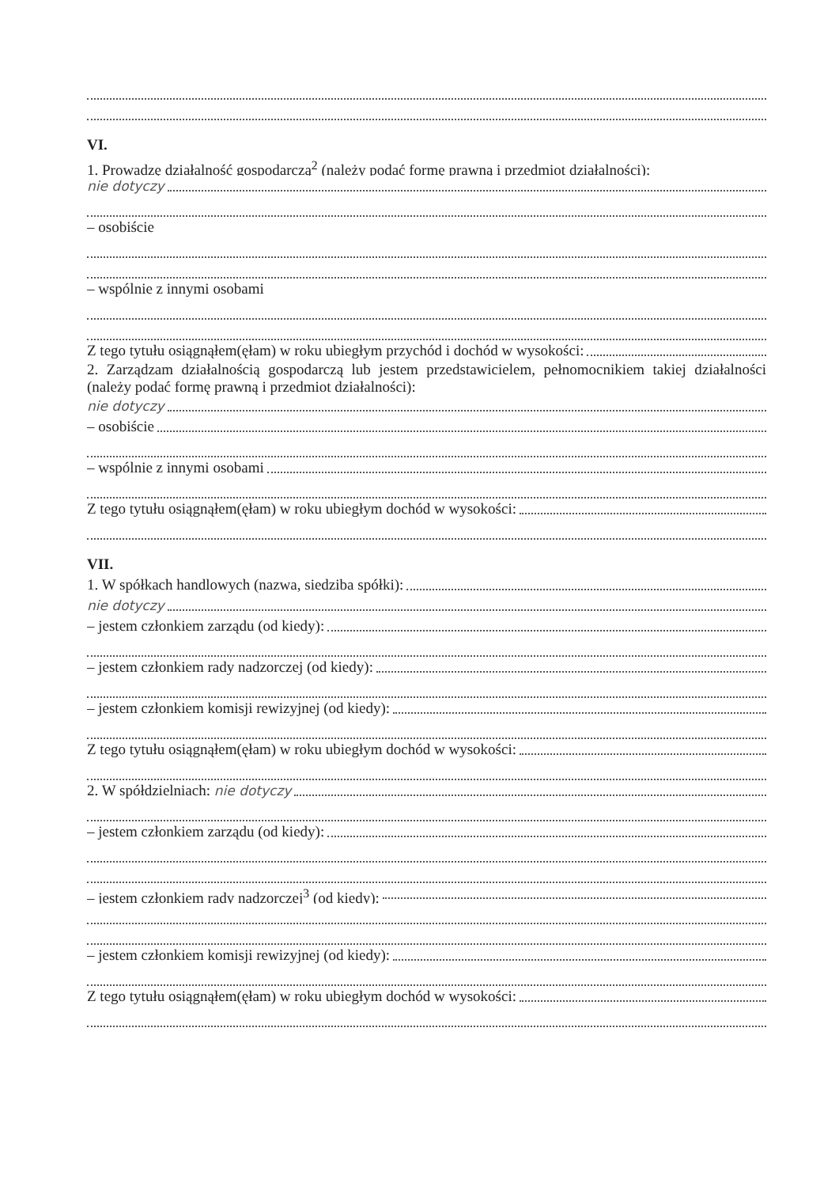VI.
1. Prowadzę działalność gospodarczą<sup>2</sup> (należy podać formę prawną i przedmiot działalności):
nie dotyczy
– osobiście
– wspólnie z innymi osobami
Z tego tytułu osiągnąłem(ęłam) w roku ubiegłym przychód i dochód w wysokości:
2. Zarządzam działalnością gospodarczą lub jestem przedstawicielem, pełnomocnikiem takiej działalności (należy podać formę prawną i przedmiot działalności):
nie dotyczy
– osobiście
– wspólnie z innymi osobami
Z tego tytułu osiągnąłem(ęłam) w roku ubiegłym dochód w wysokości:
VII.
1. W spółkach handlowych (nazwa, siedziba spółki):
nie dotyczy
– jestem członkiem zarządu (od kiedy):
– jestem członkiem rady nadzorczej (od kiedy):
– jestem członkiem komisji rewizyjnej (od kiedy):
Z tego tytułu osiągnąłem(ęłam) w roku ubiegłym dochód w wysokości:
2. W spółdzielniach: nie dotyczy
– jestem członkiem zarządu (od kiedy):
– jestem członkiem rady nadzorczej<sup>3</sup> (od kiedy):
– jestem członkiem komisji rewizyjnej (od kiedy):
Z tego tytułu osiągnąłem(ęłam) w roku ubiegłym dochód w wysokości: